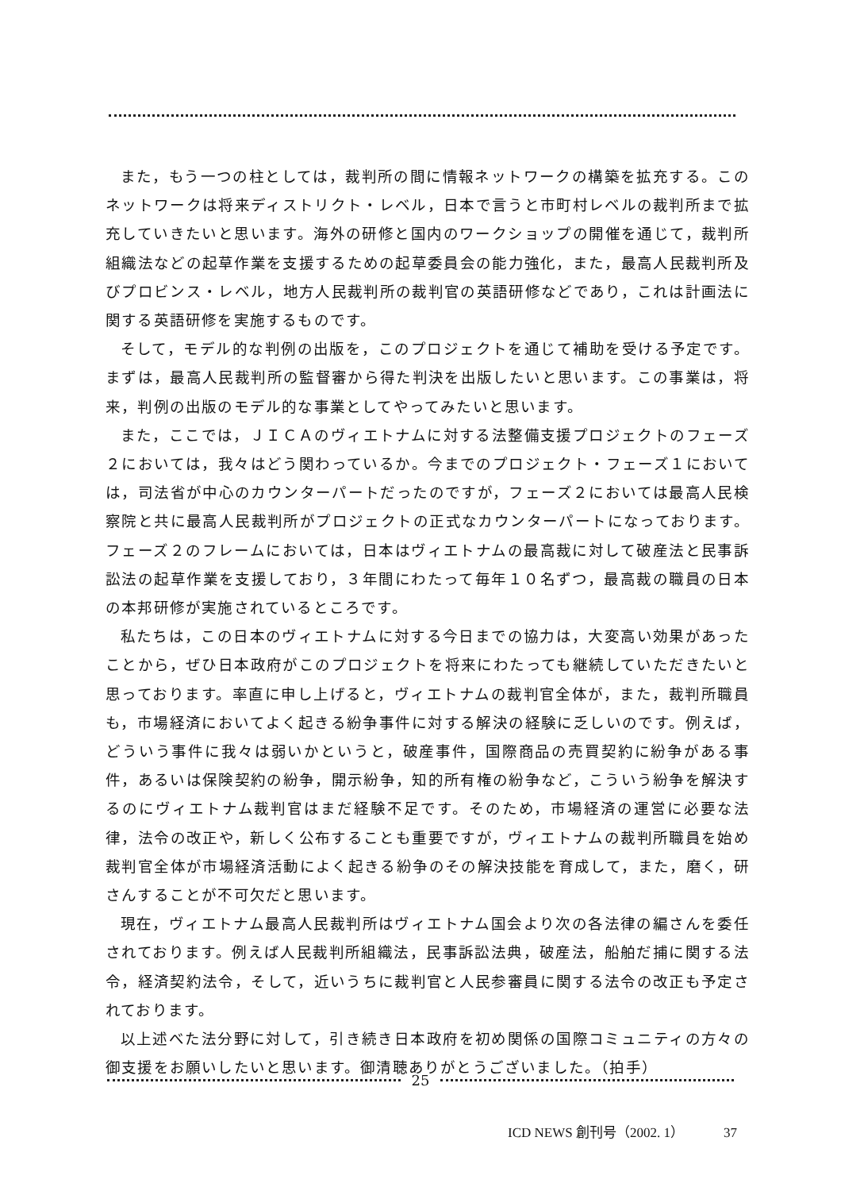また，もう一つの柱としては，裁判所の間に情報ネットワークの構築を拡充する。このネットワークは将来ディストリクト・レベル，日本で言うと市町村レベルの裁判所まで拡充していきたいと思います。海外の研修と国内のワークショップの開催を通じて，裁判所組織法などの起草作業を支援するための起草委員会の能力強化，また，最高人民裁判所及びプロビンス・レベル，地方人民裁判所の裁判官の英語研修などであり，これは計画法に関する英語研修を実施するものです。
そして，モデル的な判例の出版を，このプロジェクトを通じて補助を受ける予定です。まずは，最高人民裁判所の監督審から得た判決を出版したいと思います。この事業は，将来，判例の出版のモデル的な事業としてやってみたいと思います。
また，ここでは，ＪＩＣＡのヴィエトナムに対する法整備支援プロジェクトのフェーズ２においては，我々はどう関わっているか。今までのプロジェクト・フェーズ１においては，司法省が中心のカウンターパートだったのですが，フェーズ２においては最高人民検察院と共に最高人民裁判所がプロジェクトの正式なカウンターパートになっております。フェーズ２のフレームにおいては，日本はヴィエトナムの最高裁に対して破産法と民事訴訟法の起草作業を支援しており，３年間にわたって毎年１０名ずつ，最高裁の職員の日本の本邦研修が実施されているところです。
私たちは，この日本のヴィエトナムに対する今日までの協力は，大変高い効果があったことから，ぜひ日本政府がこのプロジェクトを将来にわたっても継続していただきたいと思っております。率直に申し上げると，ヴィエトナムの裁判官全体が，また，裁判所職員も，市場経済においてよく起きる紛争事件に対する解決の経験に乏しいのです。例えば，どういう事件に我々は弱いかというと，破産事件，国際商品の売買契約に紛争がある事件，あるいは保険契約の紛争，開示紛争，知的所有権の紛争など，こういう紛争を解決するのにヴィエトナム裁判官はまだ経験不足です。そのため，市場経済の運営に必要な法律，法令の改正や，新しく公布することも重要ですが，ヴィエトナムの裁判所職員を始め裁判官全体が市場経済活動によく起きる紛争のその解決技能を育成して，また，磨く，研さんすることが不可欠だと思います。
現在，ヴィエトナム最高人民裁判所はヴィエトナム国会より次の各法律の編さんを委任されております。例えば人民裁判所組織法，民事訴訟法典，破産法，船舶だ捕に関する法令，経済契約法令，そして，近いうちに裁判官と人民参審員に関する法令の改正も予定されております。
以上述べた法分野に対して，引き続き日本政府を初め関係の国際コミュニティの方々の御支援をお願いしたいと思います。御清聴ありがとうございました。（拍手）
25
ICD NEWS 創刊号（2002. 1） 37